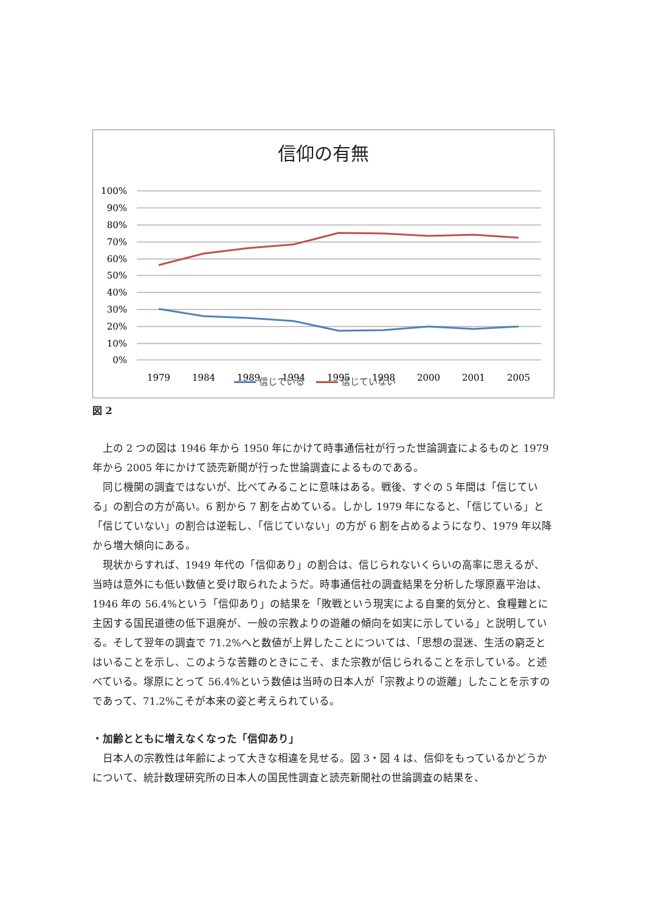信仰の有無
100%
90%
80%
70%
60%
50%
40%
30%
20%
10%
0%
1979
1984
1989
1994
1995
1998
2000
2001
2005
信じている 信じていない
図 2
上の 2 つの図は 1946 年から 1950 年にかけて時事通信社が行った世論調査によるものと 1979 年から 2005 年にかけて読売新聞が行った世論調査によるものである。
同じ機関の調査ではないが、比べてみることに意味はある。戦後、すぐの 5 年間は「信じている」の割合の方が高い。6 割から 7 割を占めている。しかし 1979 年になると、「信じている」と「信じていない」の割合は逆転し、「信じていない」の方が 6 割を占めるようになり、1979 年以降から増大傾向にある。
現状からすれば、1949 年代の「信仰あり」の割合は、信じられないくらいの高率に思えるが、当時は意外にも低い数値と受け取られたようだ。時事通信社の調査結果を分析した塚原嘉平治は、1946 年の 56.4%という「信仰あり」の結果を「敗戦という現実による自棄的気分と、食糧難とに主因する国民道徳の低下退廃が、一般の宗教よりの遊離の傾向を如実に示している」と説明している。そして翌年の調査で 71.2%へと数値が上昇したことについては、「思想の混迷、生活の窮乏とはいることを示し、このような苦難のときにこそ、また宗教が信じられることを示している。と述べている。塚原にとって 56.4%という数値は当時の日本人が「宗教よりの遊離」したことを示すのであって、71.2%こそが本来の姿と考えられている。
・加齢とともに増えなくなった「信仰あり」
日本人の宗教性は年齢によって大きな相違を見せる。図 3・図 4 は、信仰をもっているかどうかについて、統計数理研究所の日本人の国民性調査と読売新聞社の世論調査の結果を、